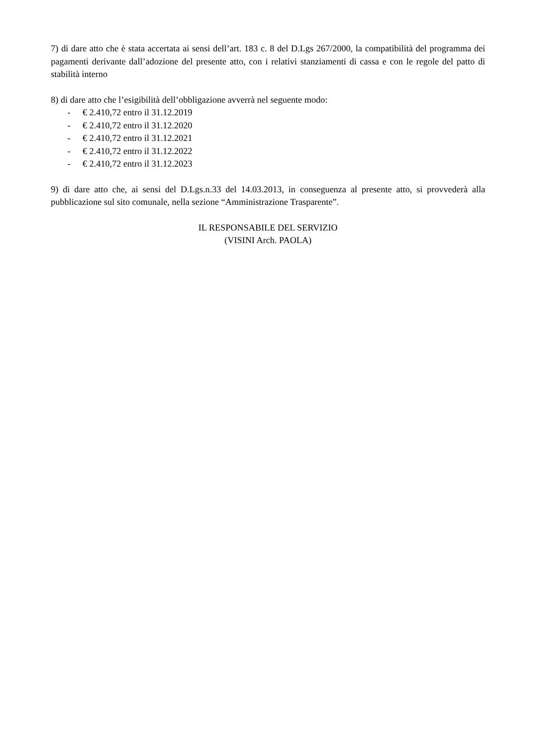7) di dare atto che è stata accertata ai sensi dell’art. 183 c. 8 del D.Lgs 267/2000, la compatibilità del programma dei pagamenti derivante dall’adozione del presente atto, con i relativi stanziamenti di cassa e con le regole del patto di stabilità interno
8) di dare atto che l’esigibilità dell’obbligazione avverrà nel seguente modo:
- € 2.410,72 entro il 31.12.2019
- € 2.410,72 entro il 31.12.2020
- € 2.410,72 entro il 31.12.2021
- € 2.410,72 entro il 31.12.2022
- € 2.410,72 entro il 31.12.2023
9) di dare atto che, ai sensi del D.Lgs.n.33 del 14.03.2013, in conseguenza al presente atto, si provvederà alla pubblicazione sul sito comunale, nella sezione “Amministrazione Trasparente”.
IL RESPONSABILE DEL SERVIZIO
(VISINI Arch. PAOLA)